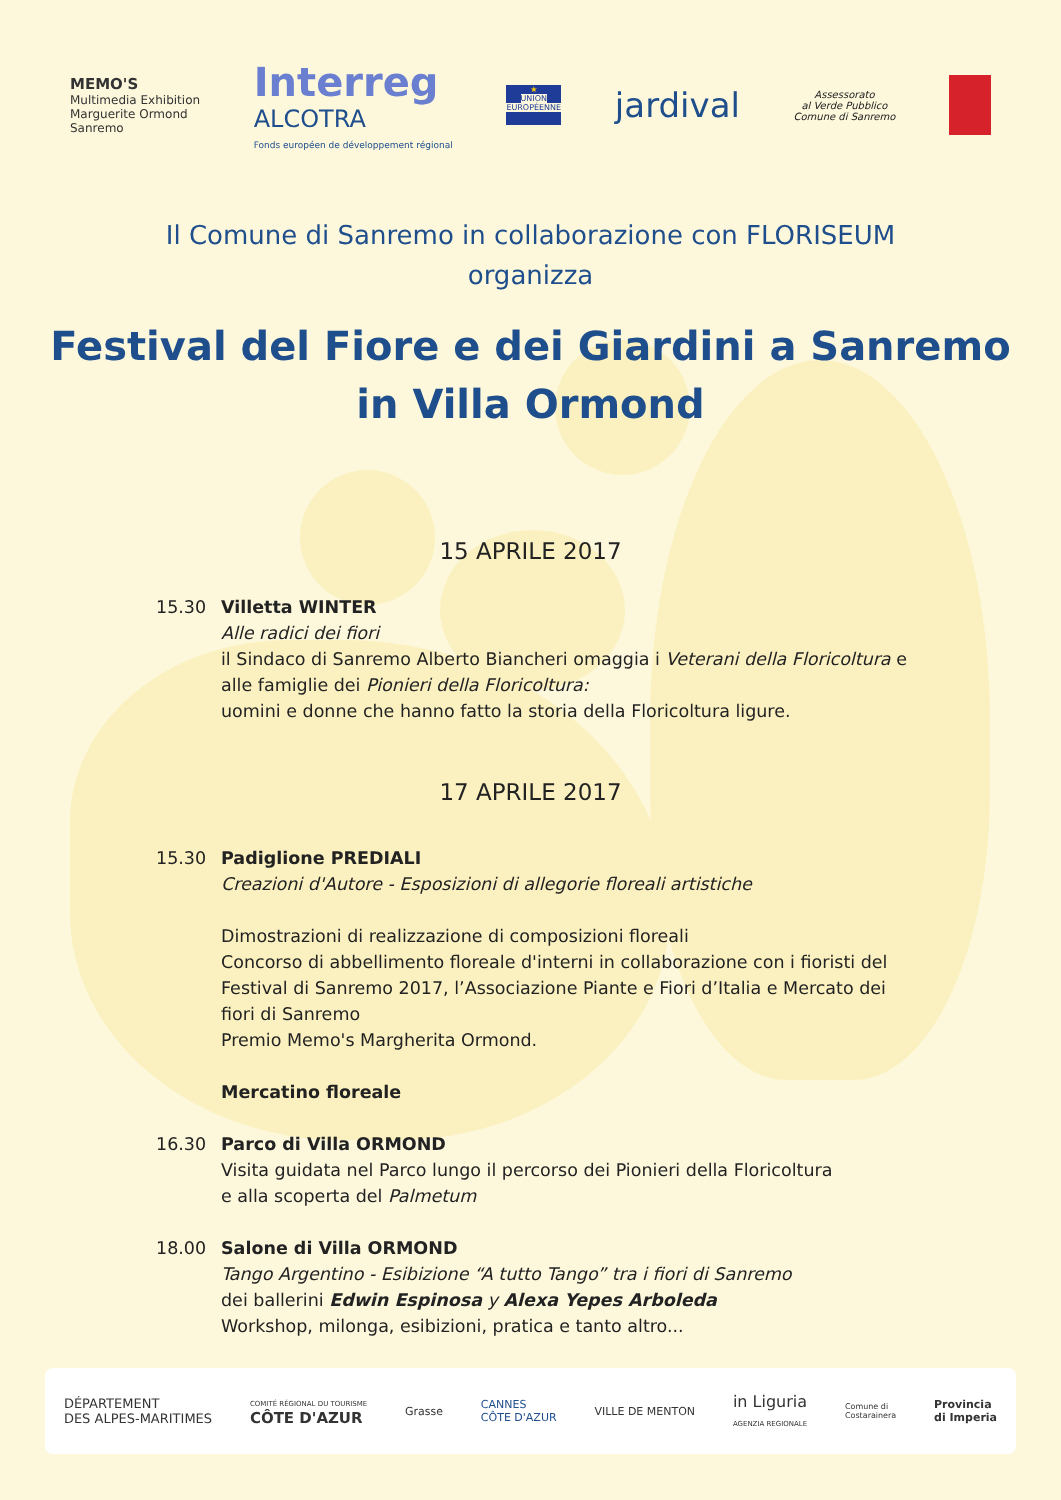MEMO'S
Multimedia Exhibition
Marguerite Ormond
Sanremo
Interreg
ALCOTRA
Fonds européen de développement régional
★
UNION EUROPÉENNE
jardival
Assessorato
al Verde Pubblico
Comune di Sanremo
Il Comune di Sanremo in collaborazione con FLORISEUM
organizza
Festival del Fiore e dei Giardini a Sanremo
in Villa Ormond
15 APRILE 2017
15.30 Villetta WINTER
Alle radici dei fiori
il Sindaco di Sanremo Alberto Biancheri omaggia i Veterani della Floricoltura e alle famiglie dei Pionieri della Floricoltura:
uomini e donne che hanno fatto la storia della Floricoltura ligure.
17 APRILE 2017
15.30 Padiglione PREDIALI
Creazioni d'Autore - Esposizioni di allegorie floreali artistiche
Dimostrazioni di realizzazione di composizioni floreali
Concorso di abbellimento floreale d'interni in collaborazione con i fioristi del Festival di Sanremo 2017, l’Associazione Piante e Fiori d’Italia e Mercato dei fiori di Sanremo
Premio Memo's Margherita Ormond.
Mercatino floreale
16.30 Parco di Villa ORMOND
Visita guidata nel Parco lungo il percorso dei Pionieri della Floricoltura
e alla scoperta del Palmetum
18.00 Salone di Villa ORMOND
Tango Argentino - Esibizione “A tutto Tango” tra i fiori di Sanremo
dei ballerini Edwin Espinosa y Alexa Yepes Arboleda
Workshop, milonga, esibizioni, pratica e tanto altro...
DÉPARTEMENT
DES ALPES-MARITIMES
COMITÉ RÉGIONAL DU TOURISME
CÔTE D'AZUR
Grasse
CANNES
CÔTE D'AZUR
VILLE DE MENTON
in Liguria
AGENZIA REGIONALE
Comune di
Costarainera
Provincia
di Imperia